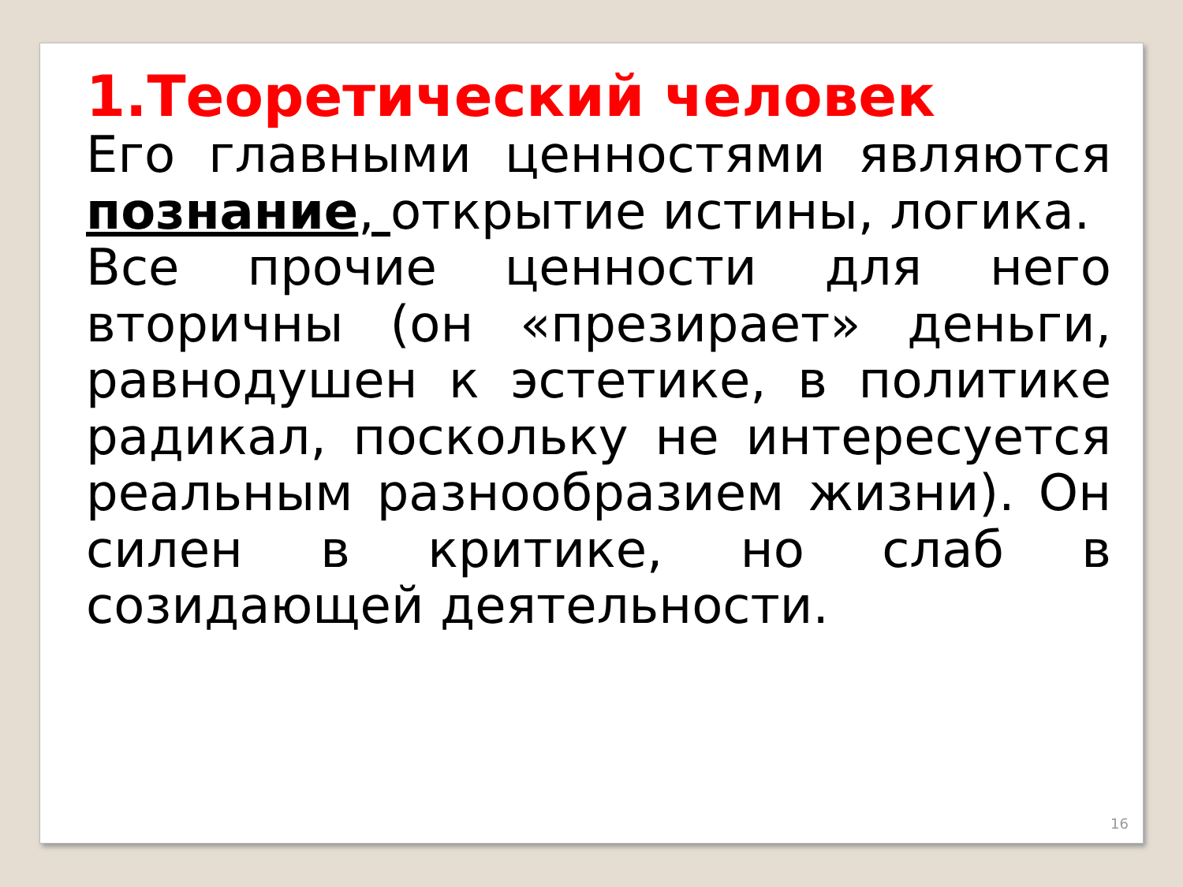1.Теоретический человек
Его главными ценностями являются познание, открытие истины, логика.
Все прочие ценности для него вторичны (он «презирает» деньги, равнодушен к эстетике, в политике радикал, поскольку не интересуется реальным разнообразием жизни). Он силен в критике, но слаб в созидающей деятельности.
16